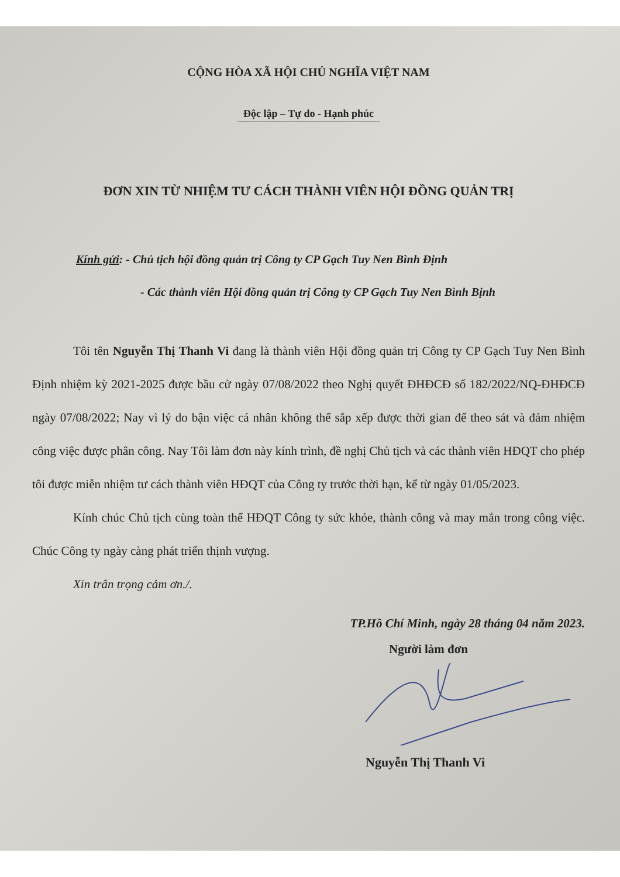CỘNG HÒA XÃ HỘI CHỦ NGHĨA VIỆT NAM
Độc lập – Tự do - Hạnh phúc
ĐƠN XIN TỪ NHIỆM TƯ CÁCH THÀNH VIÊN HỘI ĐỒNG QUẢN TRỊ
Kính gửi: - Chủ tịch hội đồng quản trị Công ty CP Gạch Tuy Nen Bình Định
- Các thành viên Hội đồng quản trị Công ty CP Gạch Tuy Nen Bình Bịnh
Tôi tên Nguyễn Thị Thanh Vi đang là thành viên Hội đồng quản trị Công ty CP Gạch Tuy Nen Bình Định nhiệm kỳ 2021-2025 được bầu cử ngày 07/08/2022 theo Nghị quyết ĐHĐCĐ số 182/2022/NQ-ĐHĐCĐ ngày 07/08/2022; Nay vì lý do bận việc cá nhân không thể sắp xếp được thời gian để theo sát và đảm nhiệm công việc được phân công. Nay Tôi làm đơn này kính trình, đề nghị Chủ tịch và các thành viên HĐQT cho phép tôi được miễn nhiệm tư cách thành viên HĐQT của Công ty trước thời hạn, kể từ ngày 01/05/2023.
Kính chúc Chủ tịch cùng toàn thể HĐQT Công ty sức khỏe, thành công và may mắn trong công việc. Chúc Công ty ngày càng phát triển thịnh vượng.
Xin trân trọng cảm ơn./.
TP.Hồ Chí Minh, ngày 28 tháng 04 năm 2023.
Người làm đơn
Nguyễn Thị Thanh Vi